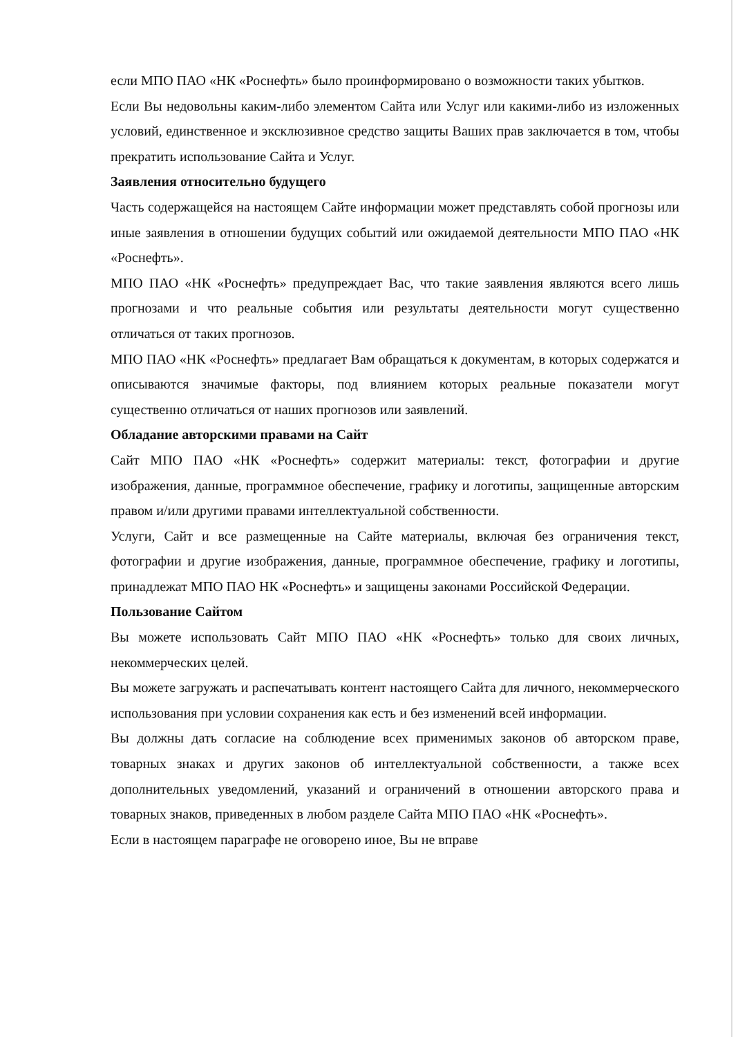если МПО ПАО «НК «Роснефть» было проинформировано о возможности таких убытков.
Если Вы недовольны каким-либо элементом Сайта или Услуг или какими-либо из изложенных условий, единственное и эксклюзивное средство защиты Ваших прав заключается в том, чтобы прекратить использование Сайта и Услуг.
Заявления относительно будущего
Часть содержащейся на настоящем Сайте информации может представлять собой прогнозы или иные заявления в отношении будущих событий или ожидаемой деятельности МПО ПАО «НК «Роснефть».
МПО ПАО «НК «Роснефть» предупреждает Вас, что такие заявления являются всего лишь прогнозами и что реальные события или результаты деятельности могут существенно отличаться от таких прогнозов.
МПО ПАО «НК «Роснефть» предлагает Вам обращаться к документам, в которых содержатся и описываются значимые факторы, под влиянием которых реальные показатели могут существенно отличаться от наших прогнозов или заявлений.
Обладание авторскими правами на Сайт
Сайт МПО ПАО «НК «Роснефть» содержит материалы: текст, фотографии и другие изображения, данные, программное обеспечение, графику и логотипы, защищенные авторским правом и/или другими правами интеллектуальной собственности.
Услуги, Сайт и все размещенные на Сайте материалы, включая без ограничения текст, фотографии и другие изображения, данные, программное обеспечение, графику и логотипы, принадлежат МПО ПАО НК «Роснефть» и защищены законами Российской Федерации.
Пользование Сайтом
Вы можете использовать Сайт МПО ПАО «НК «Роснефть» только для своих личных, некоммерческих целей.
Вы можете загружать и распечатывать контент настоящего Сайта для личного, некоммерческого использования при условии сохранения как есть и без изменений всей информации.
Вы должны дать согласие на соблюдение всех применимых законов об авторском праве, товарных знаках и других законов об интеллектуальной собственности, а также всех дополнительных уведомлений, указаний и ограничений в отношении авторского права и товарных знаков, приведенных в любом разделе Сайта МПО ПАО «НК «Роснефть».
Если в настоящем параграфе не оговорено иное, Вы не вправе